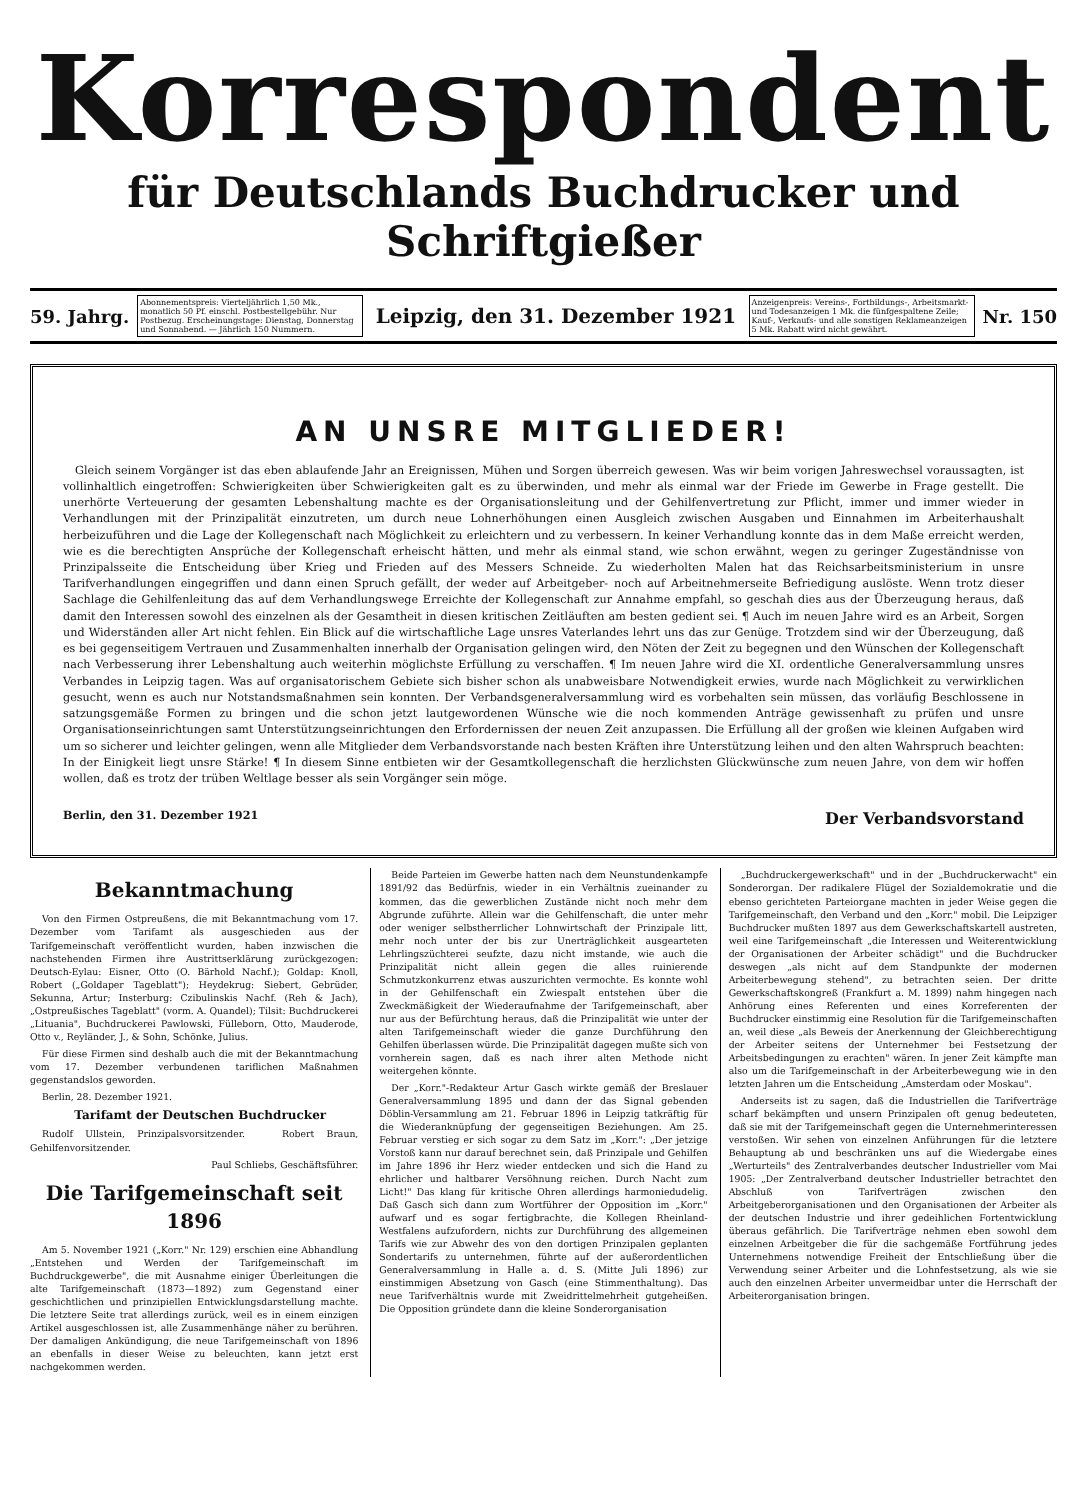Korrespondent
für Deutschlands Buchdrucker und Schriftgießer
59. Jahrg. Abonnementspreis: Vierteljährlich 1,50 Mk., monatlich 50 Pf. einschl. Postbestellgebühr. Nur Postbezug. Erscheinungstage: Dienstag, Donnerstag und Sonnabend. — Jährlich 150 Nummern. Leipzig, den 31. Dezember 1921 Anzeigenpreis: Vereins-, Fortbildungs-, Arbeitsmarkt- und Todesanzeigen 1 Mk. die fünfgespaltene Zeile; Kauf-, Verkaufs- und alle sonstigen Reklameanzeigen 5 Mk. Rabatt wird nicht gewährt. Nr. 150
AN UNSRE MITGLIEDER!
Gleich seinem Vorgänger ist das eben ablaufende Jahr an Ereignissen, Mühen und Sorgen überreich gewesen. Was wir beim vorigen Jahreswechsel voraussagten, ist vollinhaltlich eingetroffen: Schwierigkeiten über Schwierigkeiten galt es zu überwinden, und mehr als einmal war der Friede im Gewerbe in Frage gestellt. Die unerhörte Verteuerung der gesamten Lebenshaltung machte es der Organisationsleitung und der Gehilfenvertretung zur Pflicht, immer und immer wieder in Verhandlungen mit der Prinzipalität einzutreten, um durch neue Lohnerhöhungen einen Ausgleich zwischen Ausgaben und Einnahmen im Arbeiterhaushalt herbeizuführen und die Lage der Kollegenschaft nach Möglichkeit zu erleichtern und zu verbessern. In keiner Verhandlung konnte das in dem Maße erreicht werden, wie es die berechtigten Ansprüche der Kollegenschaft erheischt hätten, und mehr als einmal stand, wie schon erwähnt, wegen zu geringer Zugeständnisse von Prinzipalsseite die Entscheidung über Krieg und Frieden auf des Messers Schneide. Zu wiederholten Malen hat das Reichsarbeitsministerium in unsre Tarifverhandlungen eingegriffen und dann einen Spruch gefällt, der weder auf Arbeitgeber- noch auf Arbeitnehmerseite Befriedigung auslöste. Wenn trotz dieser Sachlage die Gehilfenleitung das auf dem Verhandlungswege Erreichte der Kollegenschaft zur Annahme empfahl, so geschah dies aus der Überzeugung heraus, daß damit den Interessen sowohl des einzelnen als der Gesamtheit in diesen kritischen Zeitläuften am besten gedient sei. ¶ Auch im neuen Jahre wird es an Arbeit, Sorgen und Widerständen aller Art nicht fehlen. Ein Blick auf die wirtschaftliche Lage unsres Vaterlandes lehrt uns das zur Genüge. Trotzdem sind wir der Überzeugung, daß es bei gegenseitigem Vertrauen und Zusammenhalten innerhalb der Organisation gelingen wird, den Nöten der Zeit zu begegnen und den Wünschen der Kollegenschaft nach Verbesserung ihrer Lebenshaltung auch weiterhin möglichste Erfüllung zu verschaffen. ¶ Im neuen Jahre wird die XI. ordentliche Generalversammlung unsres Verbandes in Leipzig tagen. Was auf organisatorischem Gebiete sich bisher schon als unabweisbare Notwendigkeit erwies, wurde nach Möglichkeit zu verwirklichen gesucht, wenn es auch nur Notstandsmaßnahmen sein konnten. Der Verbandsgeneralversammlung wird es vorbehalten sein müssen, das vorläufig Beschlossene in satzungsgemäße Formen zu bringen und die schon jetzt lautgewordenen Wünsche wie die noch kommenden Anträge gewissenhaft zu prüfen und unsre Organisationseinrichtungen samt Unterstützungseinrichtungen den Erfordernissen der neuen Zeit anzupassen. Die Erfüllung all der großen wie kleinen Aufgaben wird um so sicherer und leichter gelingen, wenn alle Mitglieder dem Verbandsvorstande nach besten Kräften ihre Unterstützung leihen und den alten Wahrspruch beachten: In der Einigkeit liegt unsre Stärke! ¶ In diesem Sinne entbieten wir der Gesamtkollegenschaft die herzlichsten Glückwünsche zum neuen Jahre, von dem wir hoffen wollen, daß es trotz der trüben Weltlage besser als sein Vorgänger sein möge.
Berlin, den 31. Dezember 1921 Der Verbandsvorstand
Bekanntmachung
Von den Firmen Ostpreußens, die mit Bekanntmachung vom 17. Dezember vom Tarifamt als ausgeschieden aus der Tarifgemeinschaft veröffentlicht wurden, haben inzwischen die nachstehenden Firmen ihre Austrittserklärung zurückgezogen: Deutsch-Eylau: Eisner, Otto (O. Bärhold Nachf.); Goldap: Knoll, Robert („Goldaper Tageblatt"); Heydekrug: Siebert, Gebrüder, Sekunna, Artur; Insterburg: Czibulinskis Nachf. (Reh & Jach), „Ostpreußisches Tageblatt" (vorm. A. Quandel); Tilsit: Buchdruckerei „Lituania", Buchdruckerei Pawlowski, Fülleborn, Otto, Mauderode, Otto v., Reyländer, J., & Sohn, Schönke, Julius.
Für diese Firmen sind deshalb auch die mit der Bekanntmachung vom 17. Dezember verbundenen tariflichen Maßnahmen gegenstandslos geworden.
Berlin, 28. Dezember 1921.
Tarifamt der Deutschen Buchdrucker
Rudolf Ullstein, Prinzipalsvorsitzender. Robert Braun, Gehilfenvorsitzender.
Paul Schliebs, Geschäftsführer.
Die Tarifgemeinschaft seit 1896
Am 5. November 1921 („Korr." Nr. 129) erschien eine Abhandlung „Entstehen und Werden der Tarifgemeinschaft im Buchdruckgewerbe", die mit Ausnahme einiger Überleitungen die alte Tarifgemeinschaft (1873—1892) zum Gegenstand einer geschichtlichen und prinzipiellen Entwicklungsdarstellung machte. Die letztere Seite trat allerdings zurück, weil es in einem einzigen Artikel ausgeschlossen ist, alle Zusammenhänge näher zu berühren. Der damaligen Ankündigung, die neue Tarifgemeinschaft von 1896 an ebenfalls in dieser Weise zu beleuchten, kann jetzt erst nachgekommen werden.
Beide Parteien im Gewerbe hatten nach dem Neunstundenkampfe 1891/92 das Bedürfnis, wieder in ein Verhältnis zueinander zu kommen, das die gewerblichen Zustände nicht noch mehr dem Abgrunde zuführte. Allein war die Gehilfenschaft, die unter mehr oder weniger selbstherrlicher Lohnwirtschaft der Prinzipale litt, mehr noch unter der bis zur Unerträglichkeit ausgearteten Lehrlingszüchterei seufzte, dazu nicht imstande, wie auch die Prinzipalität nicht allein gegen die alles ruinierende Schmutzkonkurrenz etwas auszurichten vermochte. Es konnte wohl in der Gehilfenschaft ein Zwiespalt entstehen über die Zweckmäßigkeit der Wiederaufnahme der Tarifgemeinschaft, aber nur aus der Befürchtung heraus, daß die Prinzipalität wie unter der alten Tarifgemeinschaft wieder die ganze Durchführung den Gehilfen überlassen würde. Die Prinzipalität dagegen mußte sich von vornherein sagen, daß es nach ihrer alten Methode nicht weitergehen könnte.
Der „Korr."-Redakteur Artur Gasch wirkte gemäß der Breslauer Generalversammlung 1895 und dann der das Signal gebenden Döblin-Versammlung am 21. Februar 1896 in Leipzig tatkräftig für die Wiederanknüpfung der gegenseitigen Beziehungen. Am 25. Februar verstieg er sich sogar zu dem Satz im „Korr.": „Der jetzige Vorstoß kann nur darauf berechnet sein, daß Prinzipale und Gehilfen im Jahre 1896 ihr Herz wieder entdecken und sich die Hand zu ehrlicher und haltbarer Versöhnung reichen. Durch Nacht zum Licht!" Das klang für kritische Ohren allerdings harmoniedudelig. Daß Gasch sich dann zum Wortführer der Opposition im „Korr." aufwarf und es sogar fertigbrachte, die Kollegen Rheinland-Westfalens aufzufordern, nichts zur Durchführung des allgemeinen Tarifs wie zur Abwehr des von den dortigen Prinzipalen geplanten Sondertarifs zu unternehmen, führte auf der außerordentlichen Generalversammlung in Halle a. d. S. (Mitte Juli 1896) zur einstimmigen Absetzung von Gasch (eine Stimmenthaltung). Das neue Tarifverhältnis wurde mit Zweidrittelmehrheit gutgeheißen. Die Opposition gründete dann die kleine Sonderorganisation
„Buchdruckergewerkschaft" und in der „Buchdruckerwacht" ein Sonderorgan. Der radikalere Flügel der Sozialdemokratie und die ebenso gerichteten Parteiorgane machten in jeder Weise gegen die Tarifgemeinschaft, den Verband und den „Korr." mobil. Die Leipziger Buchdrucker mußten 1897 aus dem Gewerkschaftskartell austreten, weil eine Tarifgemeinschaft „die Interessen und Weiterentwicklung der Organisationen der Arbeiter schädigt" und die Buchdrucker deswegen „als nicht auf dem Standpunkte der modernen Arbeiterbewegung stehend", zu betrachten seien. Der dritte Gewerkschaftskongreß (Frankfurt a. M. 1899) nahm hingegen nach Anhörung eines Referenten und eines Korreferenten der Buchdrucker einstimmig eine Resolution für die Tarifgemeinschaften an, weil diese „als Beweis der Anerkennung der Gleichberechtigung der Arbeiter seitens der Unternehmer bei Festsetzung der Arbeitsbedingungen zu erachten" wären. In jener Zeit kämpfte man also um die Tarifgemeinschaft in der Arbeiterbewegung wie in den letzten Jahren um die Entscheidung „Amsterdam oder Moskau".
Anderseits ist zu sagen, daß die Industriellen die Tarifverträge scharf bekämpften und unsern Prinzipalen oft genug bedeuteten, daß sie mit der Tarifgemeinschaft gegen die Unternehmerinteressen verstoßen. Wir sehen von einzelnen Anführungen für die letztere Behauptung ab und beschränken uns auf die Wiedergabe eines „Werturteils" des Zentralverbandes deutscher Industrieller vom Mai 1905: „Der Zentralverband deutscher Industrieller betrachtet den Abschluß von Tarifverträgen zwischen den Arbeitgeberorganisationen und den Organisationen der Arbeiter als der deutschen Industrie und ihrer gedeihlichen Fortentwicklung überaus gefährlich. Die Tarifverträge nehmen eben sowohl dem einzelnen Arbeitgeber die für die sachgemäße Fortführung jedes Unternehmens notwendige Freiheit der Entschließung über die Verwendung seiner Arbeiter und die Lohnfestsetzung, als wie sie auch den einzelnen Arbeiter unvermeidbar unter die Herrschaft der Arbeiterorganisation bringen.